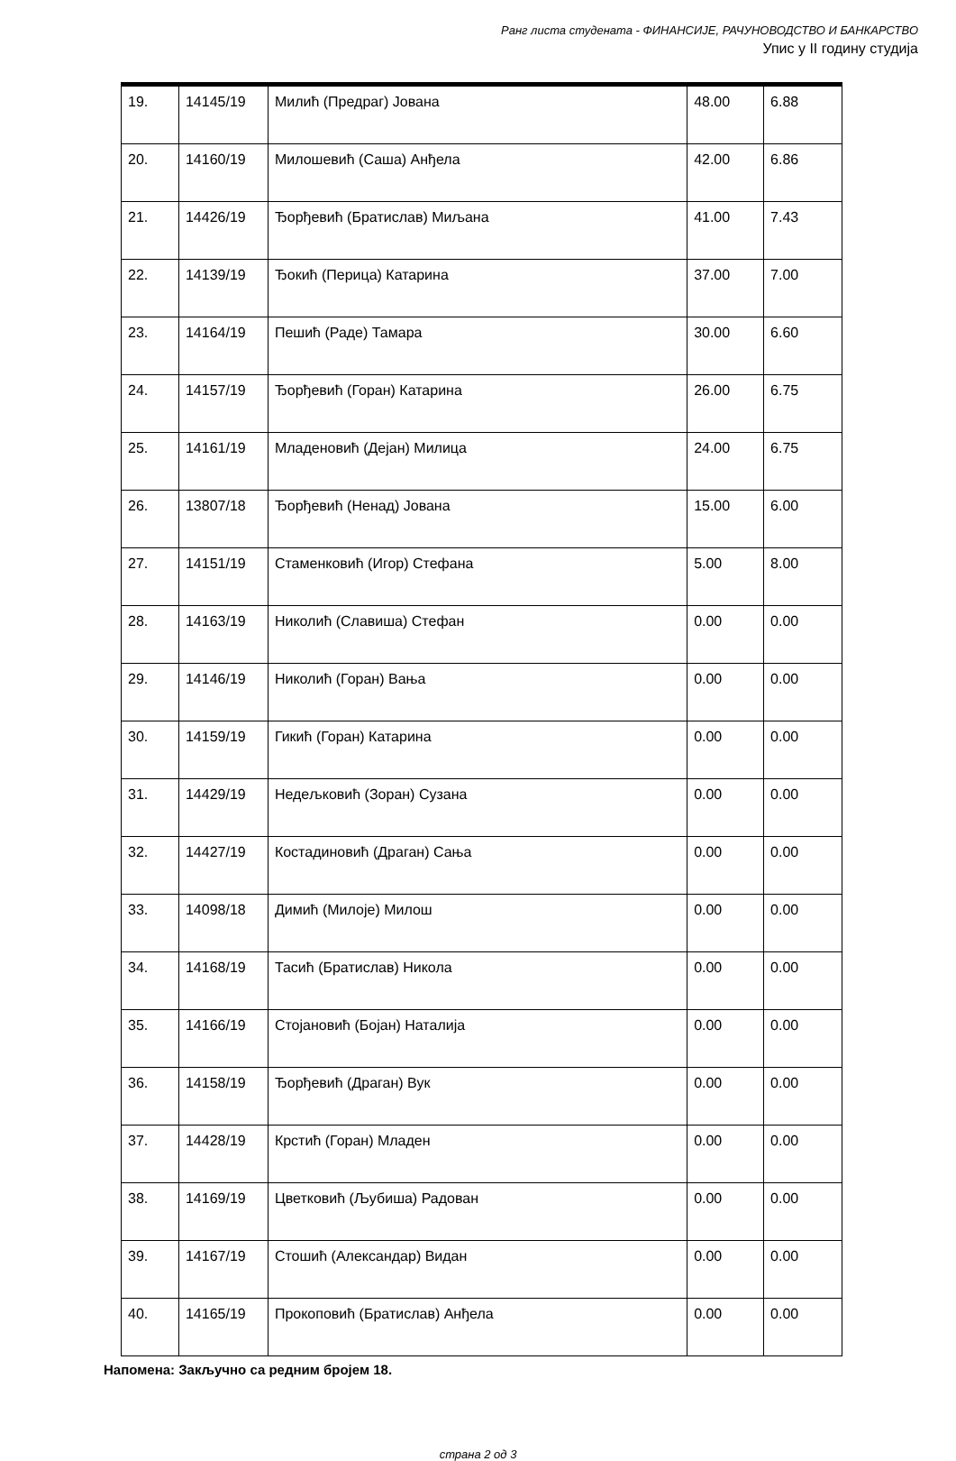Ранг листа студената - ФИНАНСИЈЕ, РАЧУНОВОДСТВО И БАНКАРСТВО
Упис у II годину студија
| 19. | 14145/19 | Милић (Предраг) Јована | 48.00 | 6.88 |
| 20. | 14160/19 | Милошевић (Саша) Анђела | 42.00 | 6.86 |
| 21. | 14426/19 | Ђорђевић (Братислав) Миљана | 41.00 | 7.43 |
| 22. | 14139/19 | Ђокић (Перица) Катарина | 37.00 | 7.00 |
| 23. | 14164/19 | Пешић (Раде) Тамара | 30.00 | 6.60 |
| 24. | 14157/19 | Ђорђевић (Горан) Катарина | 26.00 | 6.75 |
| 25. | 14161/19 | Младеновић (Дејан) Милица | 24.00 | 6.75 |
| 26. | 13807/18 | Ђорђевић (Ненад) Јована | 15.00 | 6.00 |
| 27. | 14151/19 | Стаменковић (Игор) Стефана | 5.00 | 8.00 |
| 28. | 14163/19 | Николић (Славиша) Стефан | 0.00 | 0.00 |
| 29. | 14146/19 | Николић (Горан) Вања | 0.00 | 0.00 |
| 30. | 14159/19 | Гикић (Горан) Катарина | 0.00 | 0.00 |
| 31. | 14429/19 | Недељковић (Зоран) Сузана | 0.00 | 0.00 |
| 32. | 14427/19 | Костадиновић (Драган) Сања | 0.00 | 0.00 |
| 33. | 14098/18 | Димић (Милоје) Милош | 0.00 | 0.00 |
| 34. | 14168/19 | Тасић (Братислав) Никола | 0.00 | 0.00 |
| 35. | 14166/19 | Стојановић (Бојан) Наталија | 0.00 | 0.00 |
| 36. | 14158/19 | Ђорђевић (Драган) Вук | 0.00 | 0.00 |
| 37. | 14428/19 | Крстић (Горан) Младен | 0.00 | 0.00 |
| 38. | 14169/19 | Цветковић (Љубиша) Радован | 0.00 | 0.00 |
| 39. | 14167/19 | Стошић (Александар) Видан | 0.00 | 0.00 |
| 40. | 14165/19 | Прокоповић (Братислав) Анђела | 0.00 | 0.00 |
Напомена: Закључно са редним бројем 18.
страна 2 од 3